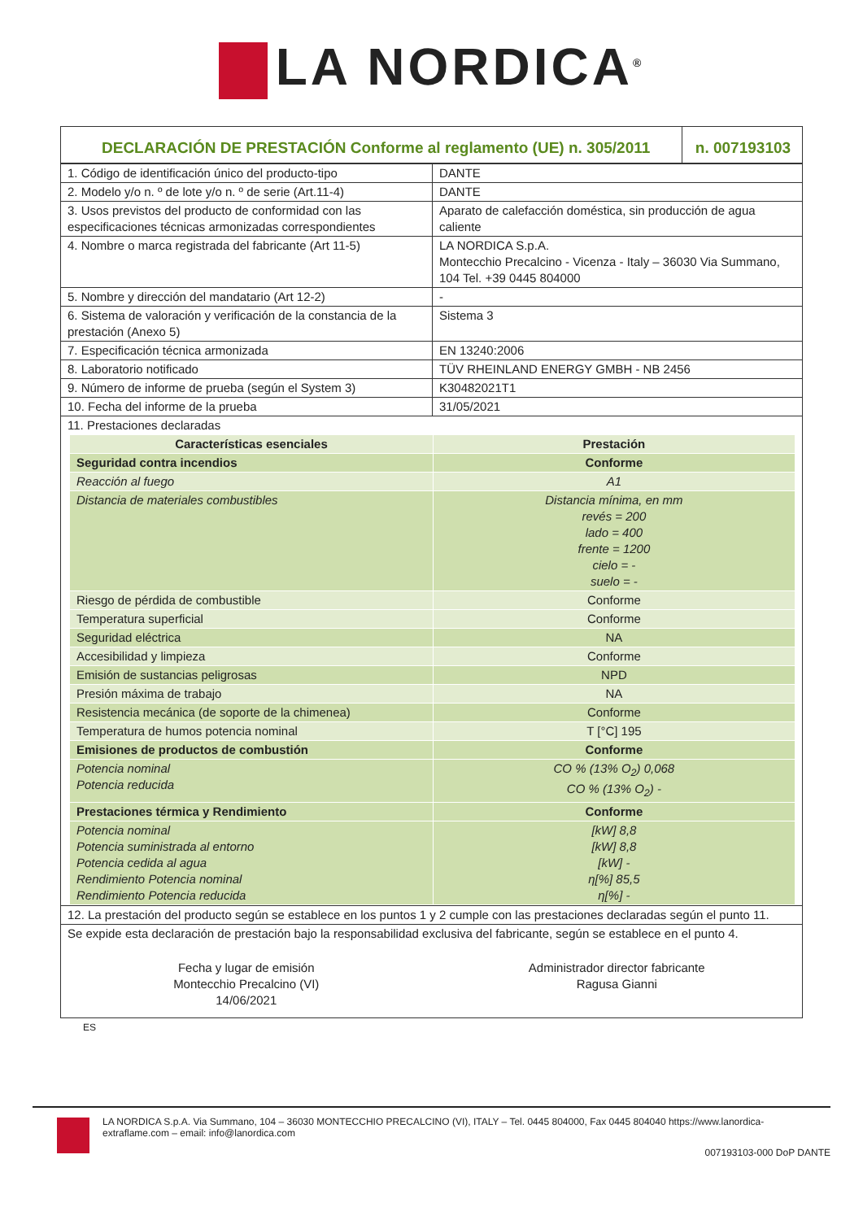LA NORDICA<sup>®</sup>
| DECLARACIÓN DE PRESTACIÓN Conforme al reglamento (UE) n. 305/2011 | n. 007193103 |
| 1. Código de identificación único del producto-tipo | DANTE |
| 2. Modelo y/o n. º de lote y/o n. º de serie (Art.11-4) | DANTE |
| 3. Usos previstos del producto de conformidad con las especificaciones técnicas armonizadas correspondientes | Aparato de calefacción doméstica, sin producción de agua caliente |
| 4. Nombre o marca registrada del fabricante (Art 11-5) | LA NORDICA S.p.A. Montecchio Precalcino - Vicenza - Italy – 36030 Via Summano, 104 Tel. +39 0445 804000 |
| 5. Nombre y dirección del mandatario (Art 12-2) | - |
| 6. Sistema de valoración y verificación de la constancia de la prestación (Anexo 5) | Sistema 3 |
| 7. Especificación técnica armonizada | EN 13240:2006 |
| 8. Laboratorio notificado | TÜV RHEINLAND ENERGY GMBH - NB 2456 |
| 9. Número de informe de prueba (según el System 3) | K30482021T1 |
| 10. Fecha del informe de la prueba | 31/05/2021 |
| 11. Prestaciones declaradas | |
| Características esenciales | Prestación |
| Seguridad contra incendios | Conforme |
| Reacción al fuego | A1 |
| Distancia de materiales combustibles | Distancia mínima, en mm revés = 200 lado = 400 frente = 1200 cielo = - suelo = - |
| Riesgo de pérdida de combustible | Conforme |
| Temperatura superficial | Conforme |
| Seguridad eléctrica | NA |
| Accesibilidad y limpieza | Conforme |
| Emisión de sustancias peligrosas | NPD |
| Presión máxima de trabajo | NA |
| Resistencia mecánica (de soporte de la chimenea) | Conforme |
| Temperatura de humos potencia nominal | T [°C] 195 |
| Emisiones de productos de combustión | Conforme |
| Potencia nominal Potencia reducida | CO % (13% O<sub>2</sub>) 0,068 CO % (13% O<sub>2</sub>) - |
| Prestaciones térmica y Rendimiento | Conforme |
| Potencia nominal Potencia suministrada al entorno Potencia cedida al agua Rendimiento Potencia nominal Rendimiento Potencia reducida | [kW] 8,8 [kW] 8,8 [kW] - η[%] 85,5 η[%] - |
| 12. La prestación del producto según se establece en los puntos 1 y 2 cumple con las prestaciones declaradas según el punto 11. |
| Se expide esta declaración de prestación bajo la responsabilidad exclusiva del fabricante, según se establece en el punto 4. |
| Fecha y lugar de emisión Montecchio Precalcino (VI) 14/06/2021 | Administrador director fabricante Ragusa Gianni |
ES
LA NORDICA S.p.A. Via Summano, 104 – 36030 MONTECCHIO PRECALCINO (VI), ITALY – Tel. 0445 804000, Fax 0445 804040 https://www.lanordica-extraflame.com – email: info@lanordica.com
007193103-000 DoP DANTE